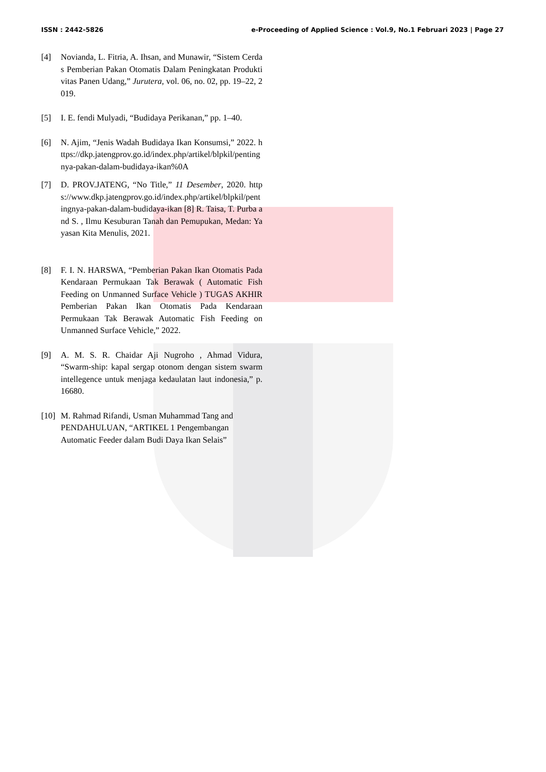ISSN : 2442-5826 e-Proceeding of Applied Science : Vol.9, No.1 Februari 2023 | Page 27
[4] Novianda, L. Fitria, A. Ihsan, and Munawir, “Sistem Cerdas Pemberian Pakan Otomatis Dalam Peningkatan Produktivitas Panen Udang,” Jurutera, vol. 06, no. 02, pp. 19–22, 2019.
[5] I. E. fendi Mulyadi, “Budidaya Perikanan,” pp. 1–40.
[6] N. Ajim, “Jenis Wadah Budidaya Ikan Konsumsi,” 2022. https://dkp.jatengprov.go.id/index.php/artikel/blpkil/pentingnya-pakan-dalam-budidaya-ikan%0A
[7] D. PROV.JATENG, “No Title,” 11 Desember, 2020. https://www.dkp.jatengprov.go.id/index.php/artikel/blpkil/pentingnya-pakan-dalam-budidaya-ikan [8] R. Taisa, T. Purba and S. , Ilmu Kesuburan Tanah dan Pemupukan, Medan: Yayasan Kita Menulis, 2021.
[8] F. I. N. HARSWA, “Pemberian Pakan Ikan Otomatis Pada Kendaraan Permukaan Tak Berawak ( Automatic Fish Feeding on Unmanned Surface Vehicle ) TUGAS AKHIR Pemberian Pakan Ikan Otomatis Pada Kendaraan Permukaan Tak Berawak Automatic Fish Feeding on Unmanned Surface Vehicle,” 2022.
[9] A. M. S. R. Chaidar Aji Nugroho , Ahmad Vidura, “Swarm-ship: kapal sergap otonom dengan sistem swarm intellegence untuk menjaga kedaulatan laut indonesia,” p. 16680.
[10] M. Rahmad Rifandi, Usman Muhammad Tang and PENDAHULUAN, “ARTIKEL 1 Pengembangan Automatic Feeder dalam Budi Daya Ikan Selais”